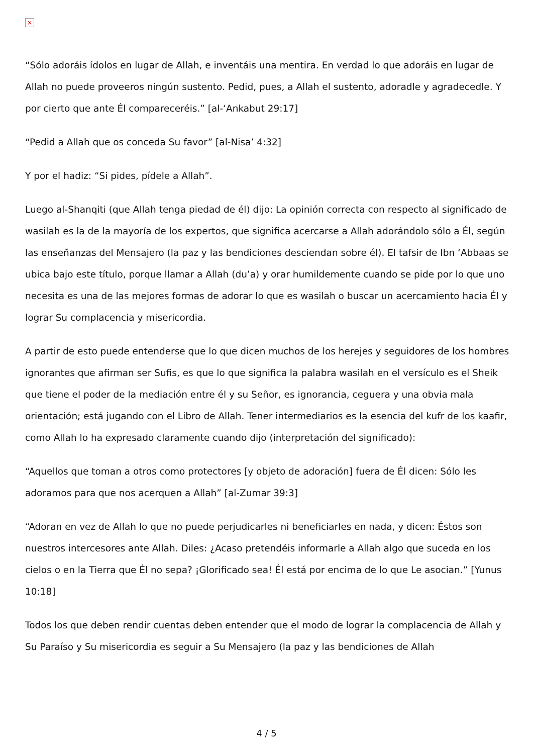×
“Sólo adoráis ídolos en lugar de Allah, e inventáis una mentira. En verdad lo que adoráis en lugar de Allah no puede proveeros ningún sustento. Pedid, pues, a Allah el sustento, adoradle y agradecedle. Y por cierto que ante Él compareceréis.” [al-‘Ankabut 29:17]
“Pedid a Allah que os conceda Su favor” [al-Nisa’ 4:32]
Y por el hadiz: “Si pides, pídele a Allah”.
Luego al-Shanqiti (que Allah tenga piedad de él) dijo: La opinión correcta con respecto al significado de wasilah es la de la mayoría de los expertos, que significa acercarse a Allah adorándolo sólo a Él, según las enseñanzas del Mensajero (la paz y las bendiciones desciendan sobre él). El tafsir de Ibn ‘Abbaas se ubica bajo este título, porque llamar a Allah (du’a) y orar humildemente cuando se pide por lo que uno necesita es una de las mejores formas de adorar lo que es wasilah o buscar un acercamiento hacia Él y lograr Su complacencia y misericordia.
A partir de esto puede entenderse que lo que dicen muchos de los herejes y seguidores de los hombres ignorantes que afirman ser Sufis, es que lo que significa la palabra wasilah en el versículo es el Sheik que tiene el poder de la mediación entre él y su Señor, es ignorancia, ceguera y una obvia mala orientación; está jugando con el Libro de Allah. Tener intermediarios es la esencia del kufr de los kaafir, como Allah lo ha expresado claramente cuando dijo (interpretación del significado):
“Aquellos que toman a otros como protectores [y objeto de adoración] fuera de Él dicen: Sólo les adoramos para que nos acerquen a Allah” [al-Zumar 39:3]
“Adoran en vez de Allah lo que no puede perjudicarles ni beneficiarles en nada, y dicen: Éstos son nuestros intercesores ante Allah. Diles: ¿Acaso pretendéis informarle a Allah algo que suceda en los cielos o en la Tierra que Él no sepa? ¡Glorificado sea! Él está por encima de lo que Le asocian.” [Yunus 10:18]
Todos los que deben rendir cuentas deben entender que el modo de lograr la complacencia de Allah y Su Paraíso y Su misericordia es seguir a Su Mensajero (la paz y las bendiciones de Allah
4 / 5